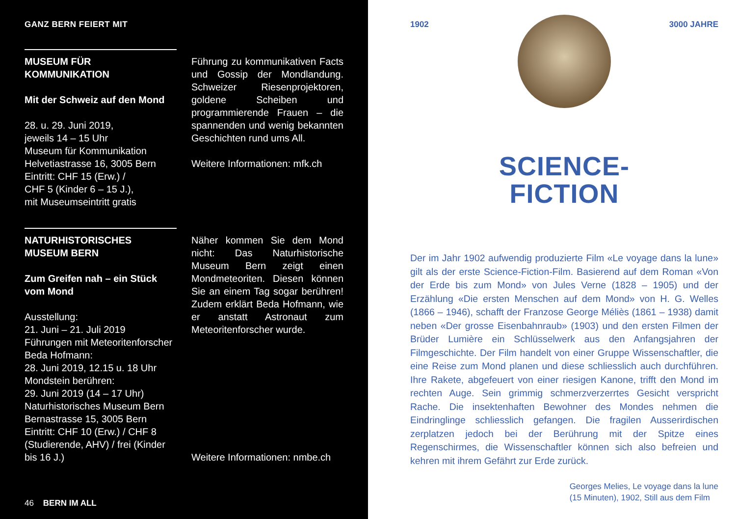GANZ BERN FEIERT MIT
MUSEUM FÜR KOMMUNIKATION
Mit der Schweiz auf den Mond
28. u. 29. Juni 2019,
jeweils 14 – 15 Uhr
Museum für Kommunikation
Helvetiastrasse 16, 3005 Bern
Eintritt: CHF 15 (Erw.) /
CHF 5 (Kinder 6 – 15 J.),
mit Museumseintritt gratis
Führung zu kommunikativen Facts und Gossip der Mondlandung. Schweizer Riesenprojektoren, goldene Scheiben und programmierende Frauen – die spannenden und wenig bekannten Geschichten rund ums All.
Weitere Informationen: mfk.ch
NATURHISTORISCHES MUSEUM BERN
Zum Greifen nah – ein Stück vom Mond
Ausstellung:
21. Juni – 21. Juli 2019
Führungen mit Meteoritenforscher Beda Hofmann:
28. Juni 2019, 12.15 u. 18 Uhr
Mondstein berühren:
29. Juni 2019 (14 – 17 Uhr)
Naturhistorisches Museum Bern
Bernastrasse 15, 3005 Bern
Eintritt: CHF 10 (Erw.) / CHF 8 (Studierende, AHV) / frei (Kinder bis 16 J.)
Näher kommen Sie dem Mond nicht: Das Naturhistorische Museum Bern zeigt einen Mondmeteoriten. Diesen können Sie an einem Tag sogar berühren! Zudem erklärt Beda Hofmann, wie er anstatt Astronaut zum Meteoritenforscher wurde.
Weitere Informationen: nmbe.ch
46 BERN IM ALL
1902 3000 JAHRE
SCIENCE-
FICTION
Der im Jahr 1902 aufwendig produzierte Film «Le voyage dans la lune» gilt als der erste Science-Fiction-Film. Basierend auf dem Roman «Von der Erde bis zum Mond» von Jules Verne (1828 – 1905) und der Erzählung «Die ersten Menschen auf dem Mond» von H. G. Welles (1866 – 1946), schafft der Franzose George Méliès (1861 – 1938) damit neben «Der grosse Eisenbahnraub» (1903) und den ersten Filmen der Brüder Lumière ein Schlüsselwerk aus den Anfangsjahren der Filmgeschichte. Der Film handelt von einer Gruppe Wissenschaftler, die eine Reise zum Mond planen und diese schliesslich auch durchführen. Ihre Rakete, abgefeuert von einer riesigen Kanone, trifft den Mond im rechten Auge. Sein grimmig schmerzverzerrtes Gesicht verspricht Rache. Die insektenhaften Bewohner des Mondes nehmen die Eindringlinge schliesslich gefangen. Die fragilen Ausserirdischen zerplatzen jedoch bei der Berührung mit der Spitze eines Regenschirmes, die Wissenschaftler können sich also befreien und kehren mit ihrem Gefährt zur Erde zurück.
Georges Melies, Le voyage dans la lune
(15 Minuten), 1902, Still aus dem Film